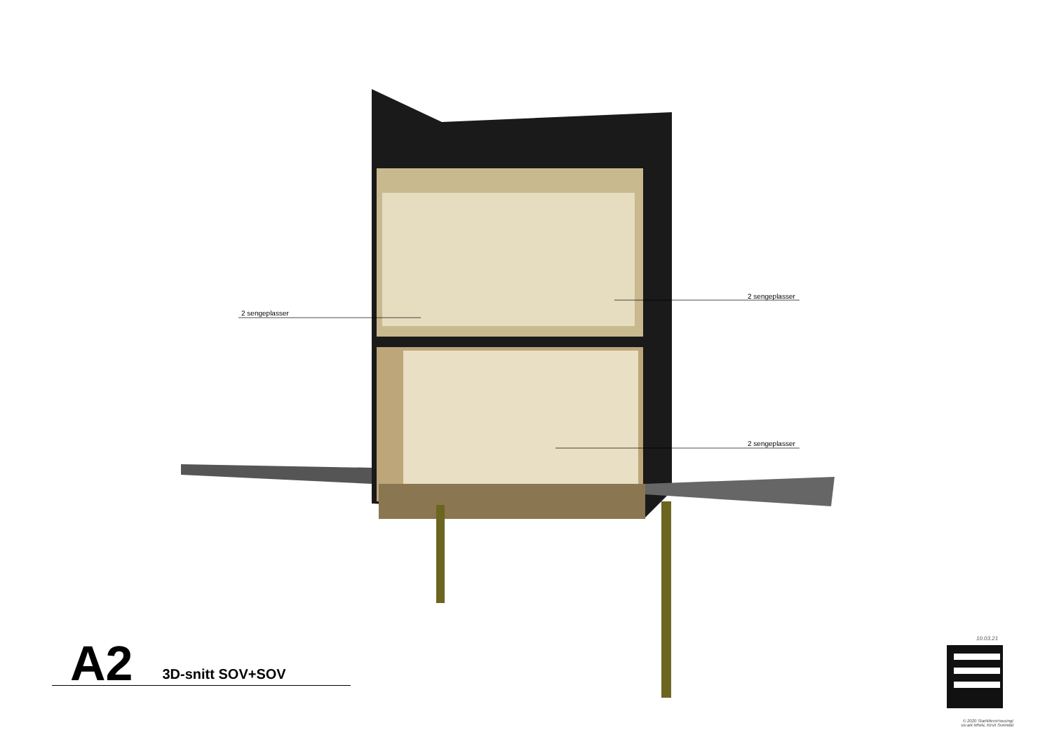2 sengeplasser
2 sengeplasser
2 sengeplasser
A2 3D-snitt SOV+SOV
10.03.21
© 2020 StartMicroHousing/
siv.ark MNAL Kirsti Sveindal